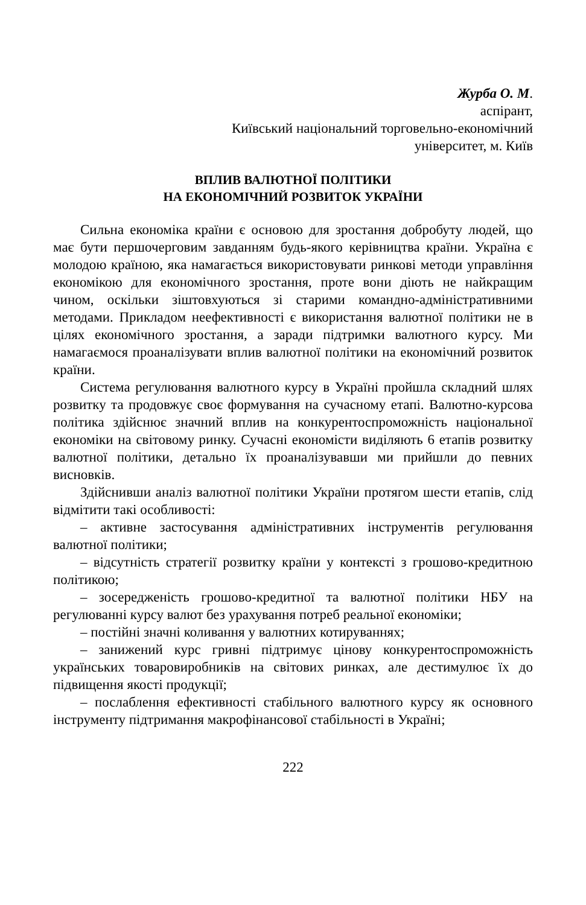Журба О. М.
аспірант,
Київський національний торговельно-економічний
університет, м. Київ
ВПЛИВ ВАЛЮТНОЇ ПОЛІТИКИ
НА ЕКОНОМІЧНИЙ РОЗВИТОК УКРАЇНИ
Сильна економіка країни є основою для зростання добробуту людей, що має бути першочерговим завданням будь-якого керівництва країни. Україна є молодою країною, яка намагається використовувати ринкові методи управління економікою для економічного зростання, проте вони діють не найкращим чином, оскільки зіштовхуються зі старими командно-адміністративними методами. Прикладом неефективності є використання валютної політики не в цілях економічного зростання, а заради підтримки валютного курсу. Ми намагаємося проаналізувати вплив валютної політики на економічний розвиток країни.
Система регулювання валютного курсу в Україні пройшла складний шлях розвитку та продовжує своє формування на сучасному етапі. Валютно-курсова політика здійснює значний вплив на конкурентоспроможність національної економіки на світовому ринку. Сучасні економісти виділяють 6 етапів розвитку валютної політики, детально їх проаналізувавши ми прийшли до певних висновків.
Здійснивши аналіз валютної політики України протягом шести етапів, слід відмітити такі особливості:
– активне застосування адміністративних інструментів регулювання валютної політики;
– відсутність стратегії розвитку країни у контексті з грошово-кредитною політикою;
– зосередженість грошово-кредитної та валютної політики НБУ на регулюванні курсу валют без урахування потреб реальної економіки;
– постійні значні коливання у валютних котируваннях;
– занижений курс гривні підтримує цінову конкурентоспроможність українських товаровиробників на світових ринках, але дестимулює їх до підвищення якості продукції;
– послаблення ефективності стабільного валютного курсу як основного інструменту підтримання макрофінансової стабільності в Україні;
222